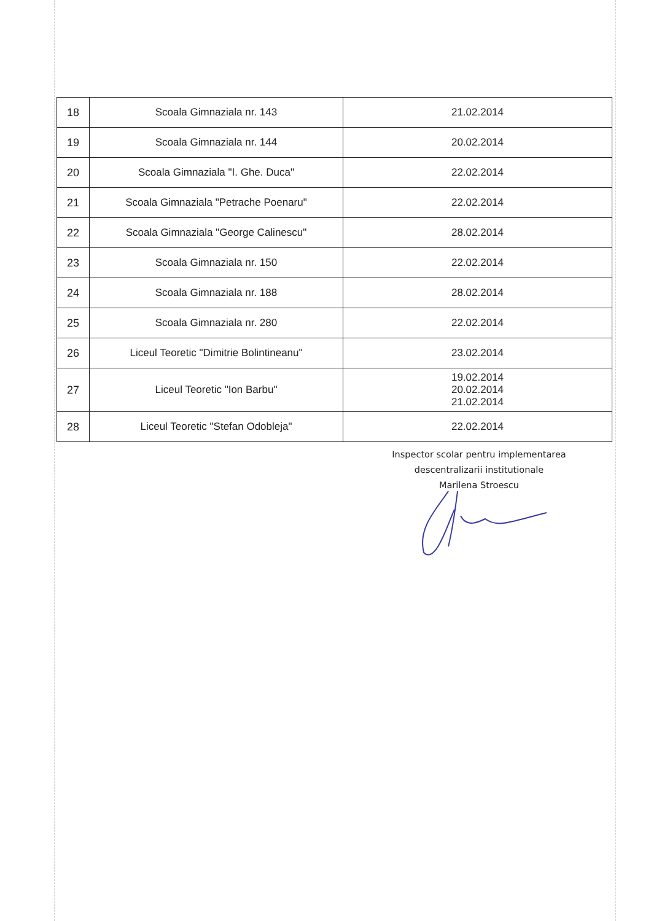| 18 | Scoala Gimnaziala nr. 143 | 21.02.2014 |
| 19 | Scoala Gimnaziala nr. 144 | 20.02.2014 |
| 20 | Scoala Gimnaziala "I. Ghe. Duca" | 22.02.2014 |
| 21 | Scoala Gimnaziala "Petrache Poenaru" | 22.02.2014 |
| 22 | Scoala Gimnaziala "George Calinescu" | 28.02.2014 |
| 23 | Scoala Gimnaziala nr. 150 | 22.02.2014 |
| 24 | Scoala Gimnaziala nr. 188 | 28.02.2014 |
| 25 | Scoala Gimnaziala nr. 280 | 22.02.2014 |
| 26 | Liceul Teoretic "Dimitrie Bolintineanu" | 23.02.2014 |
| 27 | Liceul Teoretic "Ion Barbu" | 19.02.2014 20.02.2014 21.02.2014 |
| 28 | Liceul Teoretic "Stefan Odobleja" | 22.02.2014 |
Inspector scolar pentru implementarea
descentralizarii institutionale
Marilena Stroescu